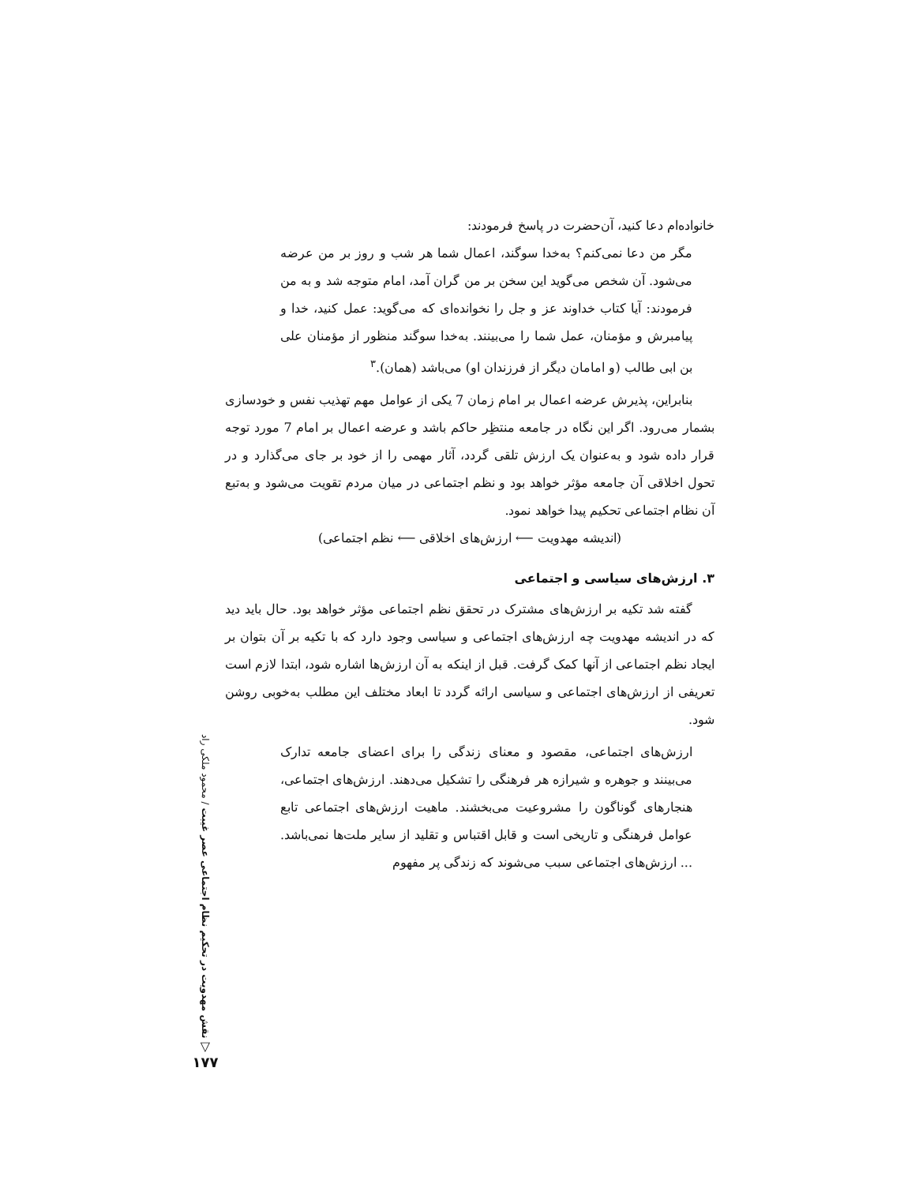خانواده‌ام دعا کنید، آن‌حضرت در پاسخ فرمودند:
مگر من دعا نمی‌کنم؟ به‌خدا سوگند، اعمال شما هر شب و روز بر من عرضه می‌شود. آن شخص می‌گوید این سخن بر من گران آمد، امام متوجه شد و به من فرمودند: آیا کتاب خداوند عز و جل را نخوانده‌ای که می‌گوید: عمل کنید، خدا و پیامبرش و مؤمنان، عمل شما را می‌بینند. به‌خدا سوگند منظور از مؤمنان علی بن ابی طالب (و امامان دیگر از فرزندان او) می‌باشد (همان).<sup>۳</sup>
بنابراین، پذیرش عرضه اعمال بر امام زمان 7 یکی از عوامل مهم تهذیب نفس و خودسازی بشمار می‌رود. اگر این نگاه در جامعه منتظِر حاکم باشد و عرضه اعمال بر امام 7 مورد توجه قرار داده شود و به‌عنوان یک ارزش تلقی گردد، آثار مهمی را از خود بر جای می‌گذارد و در تحول اخلاقی آن جامعه مؤثر خواهد بود و نظم اجتماعی در میان مردم تقویت می‌شود و به‌تبع آن نظام اجتماعی تحکیم پیدا خواهد نمود.
(اندیشه مهدویت ⟵ ارزش‌های اخلاقی ⟵ نظم اجتماعی)
۳. ارزش‌های سیاسی و اجتماعی
گفته شد تکیه بر ارزش‌های مشترک در تحقق نظم اجتماعی مؤثر خواهد بود. حال باید دید که در اندیشه مهدویت چه ارزش‌های اجتماعی و سیاسی وجود دارد که با تکیه بر آن بتوان بر ایجاد نظم اجتماعی از آنها کمک گرفت. قبل از اینکه به آن ارزش‌ها اشاره شود، ابتدا لازم است تعریفی از ارزش‌های اجتماعی و سیاسی ارائه گردد تا ابعاد مختلف این مطلب به‌خوبی روشن شود.
ارزش‌های اجتماعی، مقصود و معنای زندگی را برای اعضای جامعه تدارک می‌بینند و جوهره و شیرازه هر فرهنگی را تشکیل می‌دهند. ارزش‌های اجتماعی، هنجارهای گوناگون را مشروعیت می‌بخشند. ماهیت ارزش‌های اجتماعی تابع عوامل فرهنگی و تاریخی است و قابل اقتباس و تقلید از سایر ملت‌ها نمی‌باشد. ... ارزش‌های اجتماعی سبب می‌شوند که زندگی پر مفهوم
نقش مهدویت در تحکیم نظام اجتماعی عصر غیبت / محمود ملکی راد
▽
۱۷۷